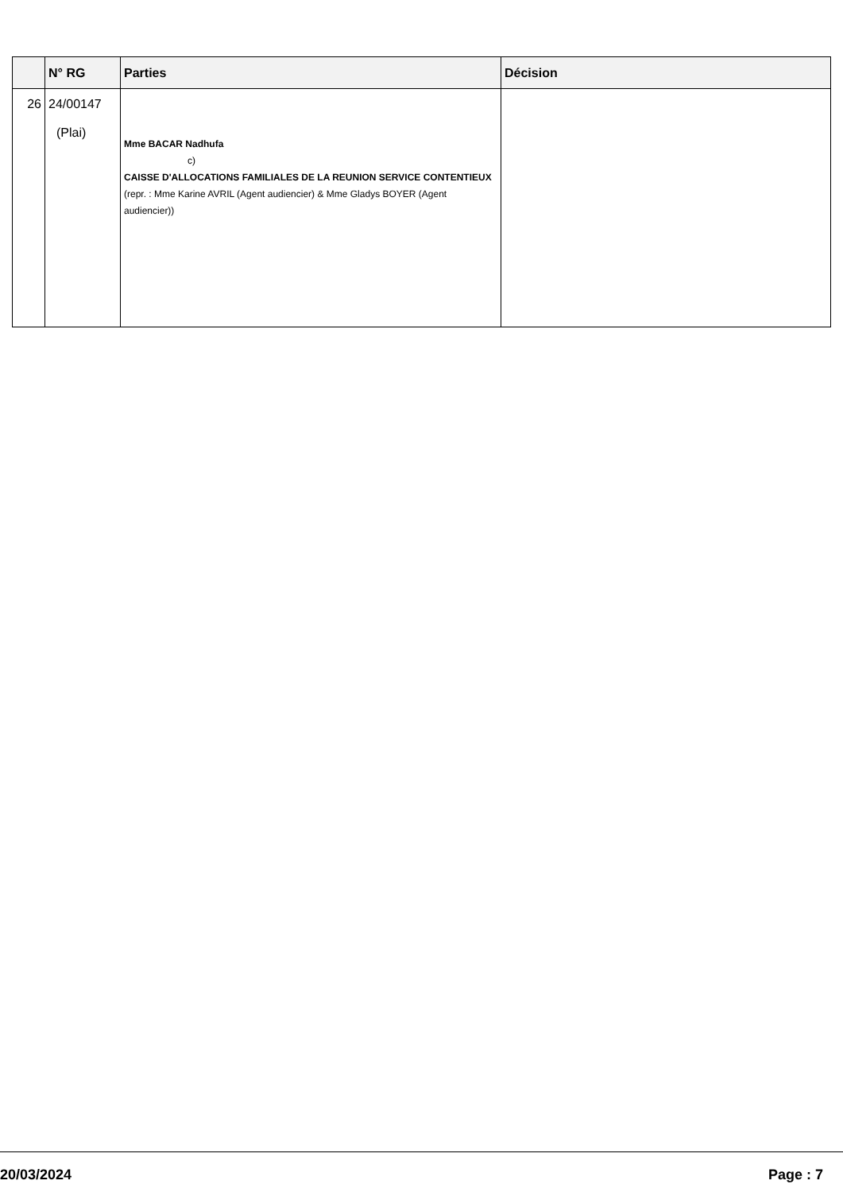| | N° RG | Parties | Décision |
| --- | --- | --- | --- |
| 26 | 24/00147 (Plai) | Mme BACAR Nadhufa c) CAISSE D'ALLOCATIONS FAMILIALES DE LA REUNION SERVICE CONTENTIEUX (repr. : Mme Karine AVRIL (Agent audiencier) & Mme Gladys BOYER (Agent audiencier)) | |
20/03/2024 Page : 7